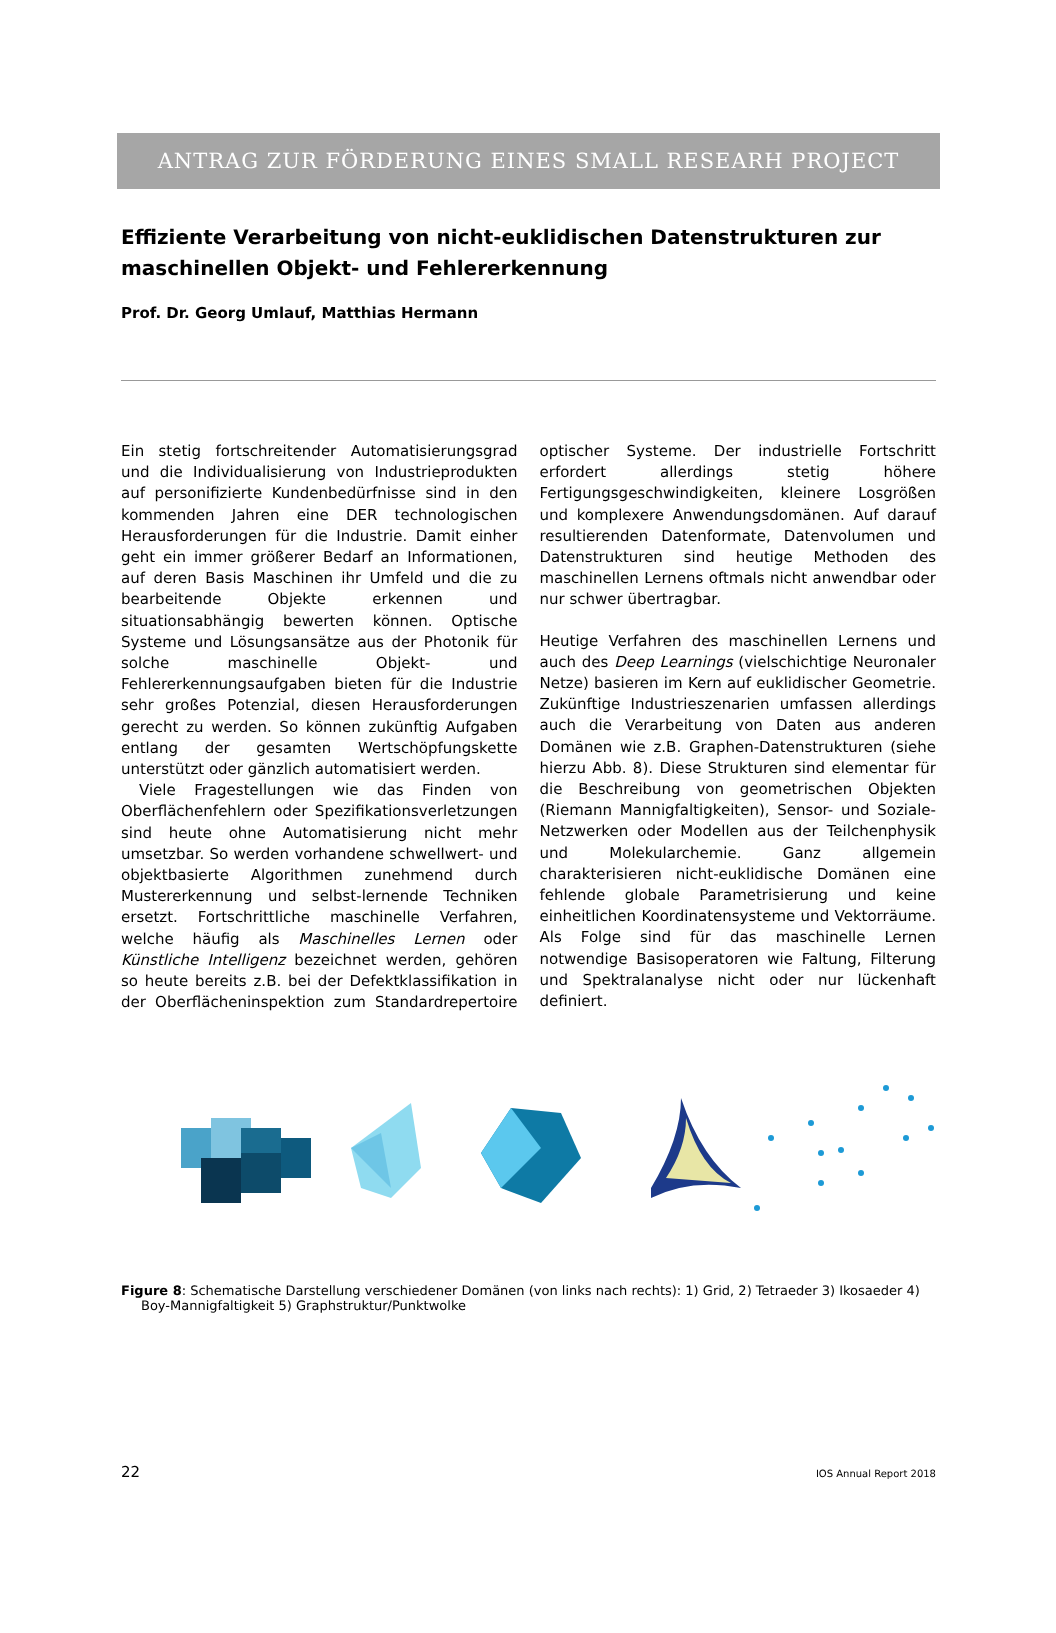ANTRAG ZUR FÖRDERUNG EINES SMALL RESEARH PROJECT
Effiziente Verarbeitung von nicht-euklidischen Datenstrukturen zur maschinellen Objekt- und Fehlererkennung
Prof. Dr. Georg Umlauf, Matthias Hermann
Ein stetig fortschreitender Automatisierungsgrad und die Individualisierung von Industrieprodukten auf personifizierte Kundenbedürfnisse sind in den kommenden Jahren eine DER technologischen Herausforderungen für die Industrie. Damit einher geht ein immer größerer Bedarf an Informationen, auf deren Basis Maschinen ihr Umfeld und die zu bearbeitende Objekte erkennen und situationsabhängig bewerten können. Optische Systeme und Lösungsansätze aus der Photonik für solche maschinelle Objekt- und Fehlererkennungsaufgaben bieten für die Industrie sehr großes Potenzial, diesen Herausforderungen gerecht zu werden. So können zukünftig Aufgaben entlang der gesamten Wertschöpfungskette unterstützt oder gänzlich automatisiert werden.
Viele Fragestellungen wie das Finden von Oberflächenfehlern oder Spezifikationsverletzungen sind heute ohne Automatisierung nicht mehr umsetzbar. So werden vorhandene schwellwert- und objektbasierte Algorithmen zunehmend durch Mustererkennung und selbst-lernende Techniken ersetzt. Fortschrittliche maschinelle Verfahren, welche häufig als Maschinelles Lernen oder Künstliche Intelligenz bezeichnet werden, gehören so heute bereits z.B. bei der Defektklassifikation in der Oberflächeninspektion zum Standardrepertoire optischer Systeme. Der industrielle Fortschritt erfordert allerdings stetig höhere Fertigungsgeschwindigkeiten, kleinere Losgrößen und komplexere Anwendungsdomänen. Auf darauf resultierenden Datenformate, Datenvolumen und Datenstrukturen sind heutige Methoden des maschinellen Lernens oftmals nicht anwendbar oder nur schwer übertragbar.
Heutige Verfahren des maschinellen Lernens und auch des Deep Learnings (vielschichtige Neuronaler Netze) basieren im Kern auf euklidischer Geometrie. Zukünftige Industrieszenarien umfassen allerdings auch die Verarbeitung von Daten aus anderen Domänen wie z.B. Graphen-Datenstrukturen (siehe hierzu Abb. 8). Diese Strukturen sind elementar für die Beschreibung von geometrischen Objekten (Riemann Mannigfaltigkeiten), Sensor- und Soziale-Netzwerken oder Modellen aus der Teilchenphysik und Molekularchemie. Ganz allgemein charakterisieren nicht-euklidische Domänen eine fehlende globale Parametrisierung und keine einheitlichen Koordinatensysteme und Vektorräume. Als Folge sind für das maschinelle Lernen notwendige Basisoperatoren wie Faltung, Filterung und Spektralanalyse nicht oder nur lückenhaft definiert.
Figure 8: Schematische Darstellung verschiedener Domänen (von links nach rechts): 1) Grid, 2) Tetraeder 3) Ikosaeder 4) Boy-Mannigfaltigkeit 5) Graphstruktur/Punktwolke
22 IOS Annual Report 2018